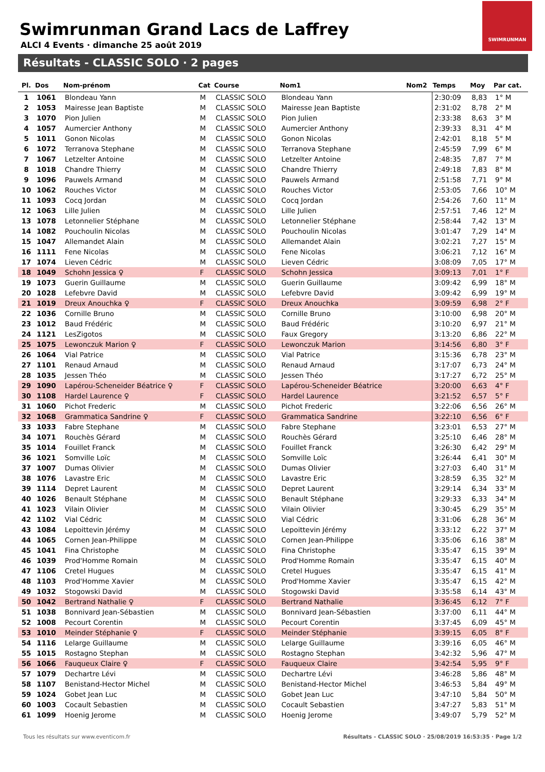Swimrunman Grand Lacs de Laffrey
ALCI 4 Events · dimanche 25 août 2019
SWIMRUNMAN
Résultats - CLASSIC SOLO · 2 pages
| Pl. | Dos | Nom-prénom | Cat | Course | Nom1 | Nom2 | Temps | Moy | Par cat. |
| --- | --- | --- | --- | --- | --- | --- | --- | --- | --- |
| 1 | 1061 | Blondeau Yann | M | CLASSIC SOLO | Blondeau Yann | | 2:30:09 | 8,83 | 1° M |
| 2 | 1053 | Mairesse Jean Baptiste | M | CLASSIC SOLO | Mairesse Jean Baptiste | | 2:31:02 | 8,78 | 2° M |
| 3 | 1070 | Pion Julien | M | CLASSIC SOLO | Pion Julien | | 2:33:38 | 8,63 | 3° M |
| 4 | 1057 | Aumercier Anthony | M | CLASSIC SOLO | Aumercier Anthony | | 2:39:33 | 8,31 | 4° M |
| 5 | 1011 | Gonon Nicolas | M | CLASSIC SOLO | Gonon Nicolas | | 2:42:01 | 8,18 | 5° M |
| 6 | 1072 | Terranova Stephane | M | CLASSIC SOLO | Terranova Stephane | | 2:45:59 | 7,99 | 6° M |
| 7 | 1067 | Letzelter Antoine | M | CLASSIC SOLO | Letzelter Antoine | | 2:48:35 | 7,87 | 7° M |
| 8 | 1018 | Chandre Thierry | M | CLASSIC SOLO | Chandre Thierry | | 2:49:18 | 7,83 | 8° M |
| 9 | 1096 | Pauwels Armand | M | CLASSIC SOLO | Pauwels Armand | | 2:51:58 | 7,71 | 9° M |
| 10 | 1062 | Rouches Victor | M | CLASSIC SOLO | Rouches Victor | | 2:53:05 | 7,66 | 10° M |
| 11 | 1093 | Cocq Jordan | M | CLASSIC SOLO | Cocq Jordan | | 2:54:26 | 7,60 | 11° M |
| 12 | 1063 | Lille Julien | M | CLASSIC SOLO | Lille Julien | | 2:57:51 | 7,46 | 12° M |
| 13 | 1078 | Letonnelier Stéphane | M | CLASSIC SOLO | Letonnelier Stéphane | | 2:58:44 | 7,42 | 13° M |
| 14 | 1082 | Pouchoulin Nicolas | M | CLASSIC SOLO | Pouchoulin Nicolas | | 3:01:47 | 7,29 | 14° M |
| 15 | 1047 | Allemandet Alain | M | CLASSIC SOLO | Allemandet Alain | | 3:02:21 | 7,27 | 15° M |
| 16 | 1111 | Fene Nicolas | M | CLASSIC SOLO | Fene Nicolas | | 3:06:21 | 7,12 | 16° M |
| 17 | 1074 | Lieven Cédric | M | CLASSIC SOLO | Lieven Cédric | | 3:08:09 | 7,05 | 17° M |
| 18 | 1049 | Schohn Jessica ♀ | F | CLASSIC SOLO | Schohn Jessica | | 3:09:13 | 7,01 | 1° F |
| 19 | 1073 | Guerin Guillaume | M | CLASSIC SOLO | Guerin Guillaume | | 3:09:42 | 6,99 | 18° M |
| 20 | 1028 | Lefebvre David | M | CLASSIC SOLO | Lefebvre David | | 3:09:42 | 6,99 | 19° M |
| 21 | 1019 | Dreux Anouchka ♀ | F | CLASSIC SOLO | Dreux Anouchka | | 3:09:59 | 6,98 | 2° F |
| 22 | 1036 | Cornille Bruno | M | CLASSIC SOLO | Cornille Bruno | | 3:10:00 | 6,98 | 20° M |
| 23 | 1012 | Baud Frédéric | M | CLASSIC SOLO | Baud Frédéric | | 3:10:20 | 6,97 | 21° M |
| 24 | 1121 | LesZigotos | M | CLASSIC SOLO | Faux Gregory | | 3:13:20 | 6,86 | 22° M |
| 25 | 1075 | Lewonczuk Marion ♀ | F | CLASSIC SOLO | Lewonczuk Marion | | 3:14:56 | 6,80 | 3° F |
| 26 | 1064 | Vial Patrice | M | CLASSIC SOLO | Vial Patrice | | 3:15:36 | 6,78 | 23° M |
| 27 | 1101 | Renaud Arnaud | M | CLASSIC SOLO | Renaud Arnaud | | 3:17:07 | 6,73 | 24° M |
| 28 | 1035 | Jessen Théo | M | CLASSIC SOLO | Jessen Théo | | 3:17:27 | 6,72 | 25° M |
| 29 | 1090 | Lapérou-Scheneider Béatrice ♀ | F | CLASSIC SOLO | Lapérou-Scheneider Béatrice | | 3:20:00 | 6,63 | 4° F |
| 30 | 1108 | Hardel Laurence ♀ | F | CLASSIC SOLO | Hardel Laurence | | 3:21:52 | 6,57 | 5° F |
| 31 | 1060 | Pichot Frederic | M | CLASSIC SOLO | Pichot Frederic | | 3:22:06 | 6,56 | 26° M |
| 32 | 1068 | Grammatica Sandrine ♀ | F | CLASSIC SOLO | Grammatica Sandrine | | 3:22:10 | 6,56 | 6° F |
| 33 | 1033 | Fabre Stephane | M | CLASSIC SOLO | Fabre Stephane | | 3:23:01 | 6,53 | 27° M |
| 34 | 1071 | Rouchès Gérard | M | CLASSIC SOLO | Rouchès Gérard | | 3:25:10 | 6,46 | 28° M |
| 35 | 1014 | Fouillet Franck | M | CLASSIC SOLO | Fouillet Franck | | 3:26:30 | 6,42 | 29° M |
| 36 | 1021 | Somville Loïc | M | CLASSIC SOLO | Somville Loïc | | 3:26:44 | 6,41 | 30° M |
| 37 | 1007 | Dumas Olivier | M | CLASSIC SOLO | Dumas Olivier | | 3:27:03 | 6,40 | 31° M |
| 38 | 1076 | Lavastre Eric | M | CLASSIC SOLO | Lavastre Eric | | 3:28:59 | 6,35 | 32° M |
| 39 | 1114 | Depret Laurent | M | CLASSIC SOLO | Depret Laurent | | 3:29:14 | 6,34 | 33° M |
| 40 | 1026 | Benault Stéphane | M | CLASSIC SOLO | Benault Stéphane | | 3:29:33 | 6,33 | 34° M |
| 41 | 1023 | Vilain Olivier | M | CLASSIC SOLO | Vilain Olivier | | 3:30:45 | 6,29 | 35° M |
| 42 | 1102 | Vial Cédric | M | CLASSIC SOLO | Vial Cédric | | 3:31:06 | 6,28 | 36° M |
| 43 | 1084 | Lepoittevin Jérémy | M | CLASSIC SOLO | Lepoittevin Jérémy | | 3:33:12 | 6,22 | 37° M |
| 44 | 1065 | Cornen Jean-Philippe | M | CLASSIC SOLO | Cornen Jean-Philippe | | 3:35:06 | 6,16 | 38° M |
| 45 | 1041 | Fina Christophe | M | CLASSIC SOLO | Fina Christophe | | 3:35:47 | 6,15 | 39° M |
| 46 | 1039 | Prod'Homme Romain | M | CLASSIC SOLO | Prod'Homme Romain | | 3:35:47 | 6,15 | 40° M |
| 47 | 1106 | Cretel Hugues | M | CLASSIC SOLO | Cretel Hugues | | 3:35:47 | 6,15 | 41° M |
| 48 | 1103 | Prod'Homme Xavier | M | CLASSIC SOLO | Prod'Homme Xavier | | 3:35:47 | 6,15 | 42° M |
| 49 | 1032 | Stogowski David | M | CLASSIC SOLO | Stogowski David | | 3:35:58 | 6,14 | 43° M |
| 50 | 1042 | Bertrand Nathalie ♀ | F | CLASSIC SOLO | Bertrand Nathalie | | 3:36:45 | 6,12 | 7° F |
| 51 | 1038 | Bonnivard Jean-Sébastien | M | CLASSIC SOLO | Bonnivard Jean-Sébastien | | 3:37:00 | 6,11 | 44° M |
| 52 | 1008 | Pecourt Corentin | M | CLASSIC SOLO | Pecourt Corentin | | 3:37:45 | 6,09 | 45° M |
| 53 | 1010 | Meinder Stéphanie ♀ | F | CLASSIC SOLO | Meinder Stéphanie | | 3:39:15 | 6,05 | 8° F |
| 54 | 1116 | Lelarge Guillaume | M | CLASSIC SOLO | Lelarge Guillaume | | 3:39:16 | 6,05 | 46° M |
| 55 | 1015 | Rostagno Stephan | M | CLASSIC SOLO | Rostagno Stephan | | 3:42:32 | 5,96 | 47° M |
| 56 | 1066 | Fauqueux Claire ♀ | F | CLASSIC SOLO | Fauqueux Claire | | 3:42:54 | 5,95 | 9° F |
| 57 | 1079 | Dechartre Lévi | M | CLASSIC SOLO | Dechartre Lévi | | 3:46:28 | 5,86 | 48° M |
| 58 | 1107 | Benistand-Hector Michel | M | CLASSIC SOLO | Benistand-Hector Michel | | 3:46:53 | 5,84 | 49° M |
| 59 | 1024 | Gobet Jean Luc | M | CLASSIC SOLO | Gobet Jean Luc | | 3:47:10 | 5,84 | 50° M |
| 60 | 1003 | Cocault Sebastien | M | CLASSIC SOLO | Cocault Sebastien | | 3:47:27 | 5,83 | 51° M |
| 61 | 1099 | Hoenig Jerome | M | CLASSIC SOLO | Hoenig Jerome | | 3:49:07 | 5,79 | 52° M |
Tous les résultats sur www.eventicom.fr
Résultats - CLASSIC SOLO · 25/08/2019 16:53:35 · Page 1/2